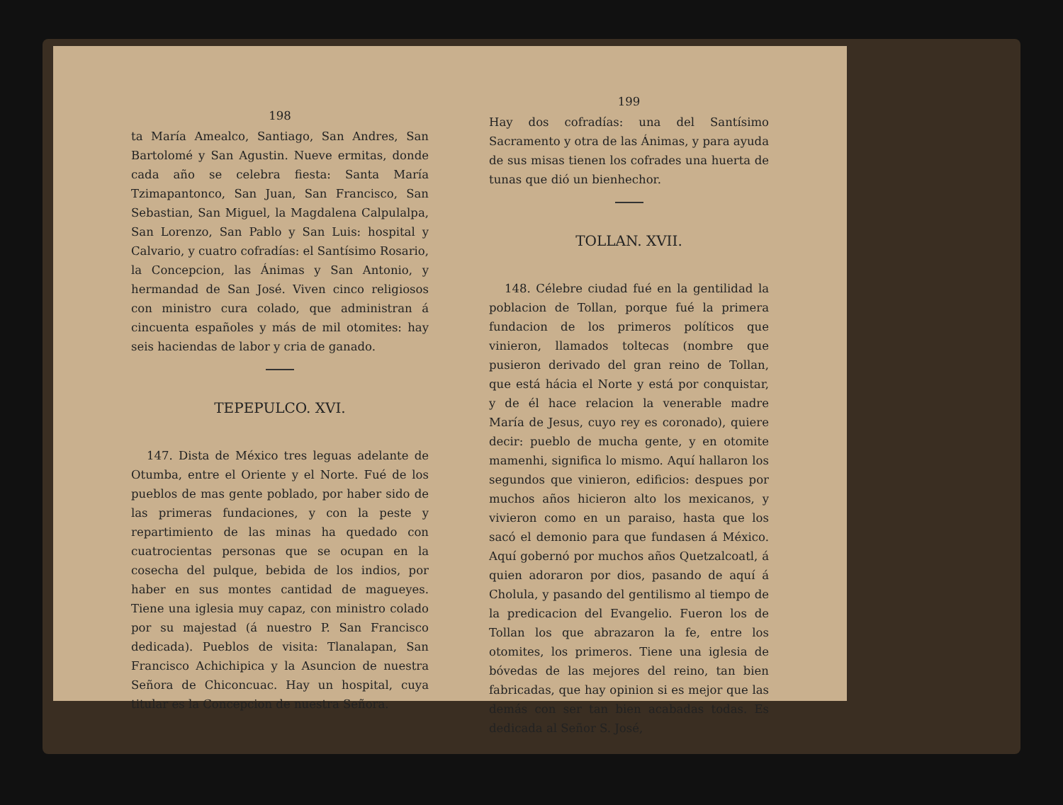198
ta María Amealco, Santiago, San Andres, San Bartolomé y San Agustin. Nueve ermitas, donde cada año se celebra fiesta: Santa María Tzimapantonco, San Juan, San Francisco, San Sebastian, San Miguel, la Magdalena Calpulalpa, San Lorenzo, San Pablo y San Luis: hospital y Calvario, y cuatro cofradías: el Santísimo Rosario, la Concepcion, las Ánimas y San Antonio, y hermandad de San José. Viven cinco religiosos con ministro cura colado, que administran á cincuenta españoles y más de mil otomites: hay seis haciendas de labor y cria de ganado.
TEPEPULCO. XVI.
147. Dista de México tres leguas adelante de Otumba, entre el Oriente y el Norte. Fué de los pueblos de mas gente poblado, por haber sido de las primeras fundaciones, y con la peste y repartimiento de las minas ha quedado con cuatrocientas personas que se ocupan en la cosecha del pulque, bebida de los indios, por haber en sus montes cantidad de magueyes. Tiene una iglesia muy capaz, con ministro colado por su majestad (á nuestro P. San Francisco dedicada). Pueblos de visita: Tlanalapan, San Francisco Achichipica y la Asuncion de nuestra Señora de Chiconcuac. Hay un hospital, cuya titular es la Concepcion de nuestra Señora.
199
Hay dos cofradías: una del Santísimo Sacramento y otra de las Ánimas, y para ayuda de sus misas tienen los cofrades una huerta de tunas que dió un bienhechor.
TOLLAN. XVII.
148. Célebre ciudad fué en la gentilidad la poblacion de Tollan, porque fué la primera fundacion de los primeros políticos que vinieron, llamados toltecas (nombre que pusieron derivado del gran reino de Tollan, que está hácia el Norte y está por conquistar, y de él hace relacion la venerable madre María de Jesus, cuyo rey es coronado), quiere decir: pueblo de mucha gente, y en otomite mamenhi, significa lo mismo. Aquí hallaron los segundos que vinieron, edificios: despues por muchos años hicieron alto los mexicanos, y vivieron como en un paraiso, hasta que los sacó el demonio para que fundasen á México. Aquí gobernó por muchos años Quetzalcoatl, á quien adoraron por dios, pasando de aquí á Cholula, y pasando del gentilismo al tiempo de la predicacion del Evangelio. Fueron los de Tollan los que abrazaron la fe, entre los otomites, los primeros. Tiene una iglesia de bóvedas de las mejores del reino, tan bien fabricadas, que hay opinion si es mejor que las demás con ser tan bien acabadas todas. Es dedicada al Señor S. José,